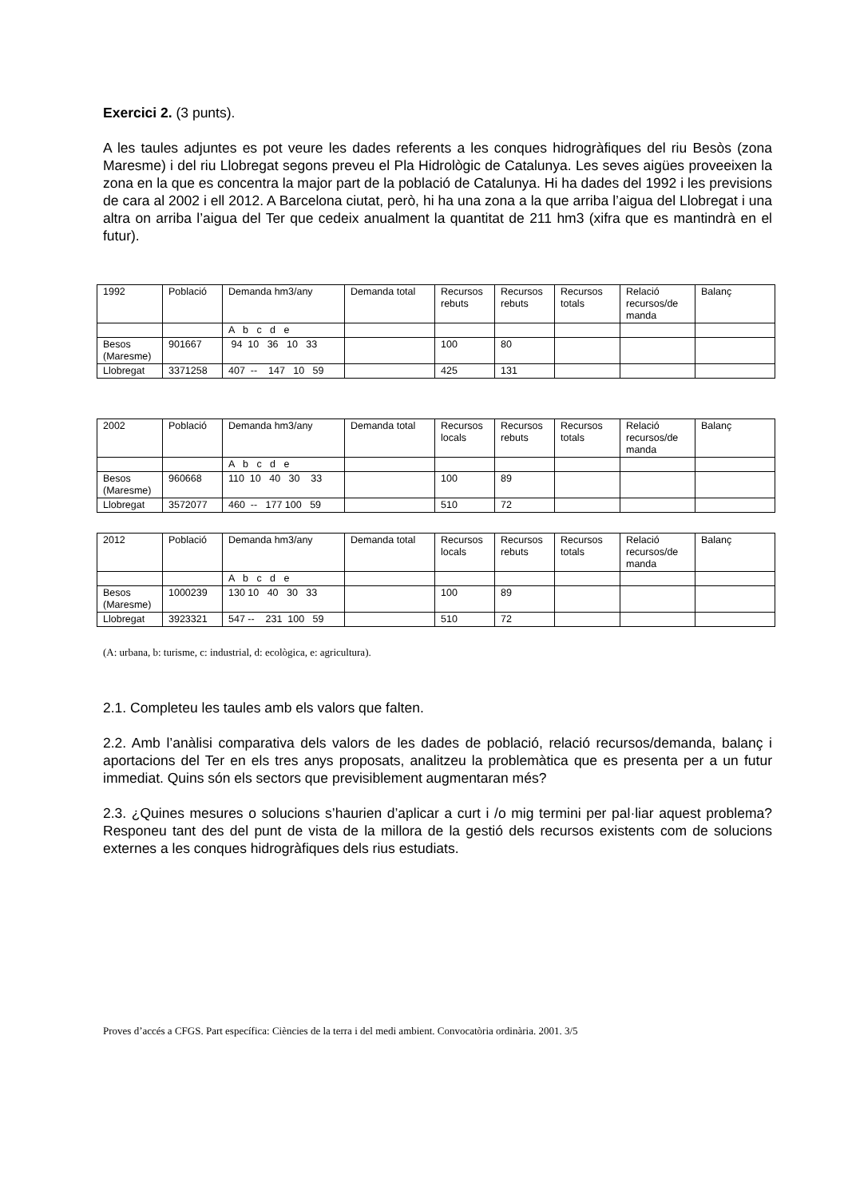Exercici 2. (3 punts).
A les taules adjuntes es pot veure les dades referents a les conques hidrogràfiques del riu Besòs (zona Maresme) i del riu Llobregat segons preveu el Pla Hidrològic de Catalunya. Les seves aigües proveeixen la zona en la que es concentra la major part de la població de Catalunya. Hi ha dades del 1992 i les previsions de cara al 2002 i ell 2012. A Barcelona ciutat, però, hi ha una zona a la que arriba l’aigua del Llobregat i una altra on arriba l’aigua del Ter que cedeix anualment la quantitat de 211 hm3 (xifra que es mantindrà en el futur).
| 1992 | Població | Demanda hm3/any | Demanda total | Recursos rebuts | Recursos rebuts | Recursos totals | Relació recursos/de manda | Balanç |
| | | A b c d e | | | | | | |
| Besos (Maresme) | 901667 | 94 10 36 10 33 | | 100 | 80 | | | |
| Llobregat | 3371258 | 407 -- 147 10 59 | | 425 | 131 | | | |
| 2002 | Població | Demanda hm3/any | Demanda total | Recursos locals | Recursos rebuts | Recursos totals | Relació recursos/de manda | Balanç |
| | | A b c d e | | | | | | |
| Besos (Maresme) | 960668 | 110 10 40 30 33 | | 100 | 89 | | | |
| Llobregat | 3572077 | 460 -- 177 100 59 | | 510 | 72 | | | |
| 2012 | Població | Demanda hm3/any | Demanda total | Recursos locals | Recursos rebuts | Recursos totals | Relació recursos/de manda | Balanç |
| | | A b c d e | | | | | | |
| Besos (Maresme) | 1000239 | 130 10 40 30 33 | | 100 | 89 | | | |
| Llobregat | 3923321 | 547 -- 231 100 59 | | 510 | 72 | | | |
(A: urbana, b: turisme, c: industrial, d: ecològica, e: agricultura).
2.1. Completeu les taules amb els valors que falten.
2.2. Amb l’anàlisi comparativa dels valors de les dades de població, relació recursos/demanda, balanç i aportacions del Ter en els tres anys proposats, analitzeu la problemàtica que es presenta per a un futur immediat. Quins són els sectors que previsiblement augmentaran més?
2.3. ¿Quines mesures o solucions s’haurien d’aplicar a curt i /o mig termini per pal·liar aquest problema? Responeu tant des del punt de vista de la millora de la gestió dels recursos existents com de solucions externes a les conques hidrogràfiques dels rius estudiats.
Proves d’accés a CFGS. Part específica: Ciències de la terra i del medi ambient. Convocatòria ordinària. 2001. 3/5